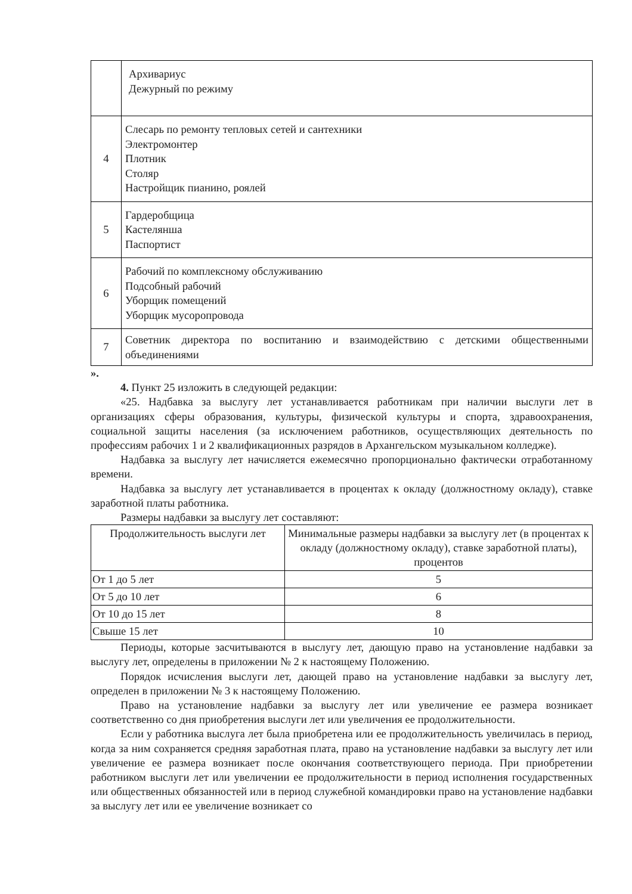| | Архивариус Дежурный по режиму |
| 4 | Слесарь по ремонту тепловых сетей и сантехники Электромонтер Плотник Столяр Настройщик пианино, роялей |
| 5 | Гардеробщица Кастелянша Паспортист |
| 6 | Рабочий по комплексному обслуживанию Подсобный рабочий Уборщик помещений Уборщик мусоропровода |
| 7 | Советник директора по воспитанию и взаимодействию с детскими общественными объединениями |
».
4. Пункт 25 изложить в следующей редакции:
«25. Надбавка за выслугу лет устанавливается работникам при наличии выслуги лет в организациях сферы образования, культуры, физической культуры и спорта, здравоохранения, социальной защиты населения (за исключением работников, осуществляющих деятельность по профессиям рабочих 1 и 2 квалификационных разрядов в Архангельском музыкальном колледже).
Надбавка за выслугу лет начисляется ежемесячно пропорционально фактически отработанному времени.
Надбавка за выслугу лет устанавливается в процентах к окладу (должностному окладу), ставке заработной платы работника.
Размеры надбавки за выслугу лет составляют:
| Продолжительность выслуги лет | Минимальные размеры надбавки за выслугу лет (в процентах к окладу (должностному окладу), ставке заработной платы), процентов |
| --- | --- |
| От 1 до 5 лет | 5 |
| От 5 до 10 лет | 6 |
| От 10 до 15 лет | 8 |
| Свыше 15 лет | 10 |
Периоды, которые засчитываются в выслугу лет, дающую право на установление надбавки за выслугу лет, определены в приложении № 2 к настоящему Положению.
Порядок исчисления выслуги лет, дающей право на установление надбавки за выслугу лет, определен в приложении № 3 к настоящему Положению.
Право на установление надбавки за выслугу лет или увеличение ее размера возникает соответственно со дня приобретения выслуги лет или увеличения ее продолжительности.
Если у работника выслуга лет была приобретена или ее продолжительность увеличилась в период, когда за ним сохраняется средняя заработная плата, право на установление надбавки за выслугу лет или увеличение ее размера возникает после окончания соответствующего периода. При приобретении работником выслуги лет или увеличении ее продолжительности в период исполнения государственных или общественных обязанностей или в период служебной командировки право на установление надбавки за выслугу лет или ее увеличение возникает со